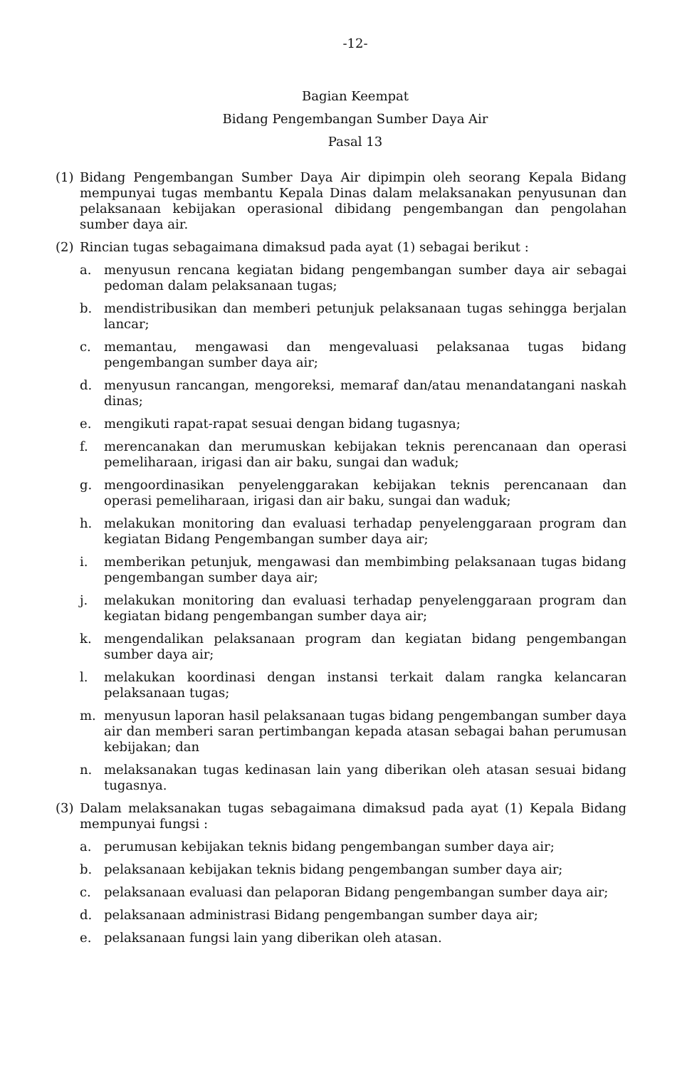-12-
Bagian Keempat
Bidang Pengembangan Sumber Daya Air
Pasal 13
(1) Bidang Pengembangan Sumber Daya Air dipimpin oleh seorang Kepala Bidang mempunyai tugas membantu Kepala Dinas dalam melaksanakan penyusunan dan pelaksanaan kebijakan operasional dibidang pengembangan dan pengolahan sumber daya air.
(2) Rincian tugas sebagaimana dimaksud pada ayat (1) sebagai berikut :
a. menyusun rencana kegiatan bidang pengembangan sumber daya air sebagai pedoman dalam pelaksanaan tugas;
b. mendistribusikan dan memberi petunjuk pelaksanaan tugas sehingga berjalan lancar;
c. memantau, mengawasi dan mengevaluasi pelaksanaa tugas bidang pengembangan sumber daya air;
d. menyusun rancangan, mengoreksi, memaraf dan/atau menandatangani naskah dinas;
e. mengikuti rapat-rapat sesuai dengan bidang tugasnya;
f. merencanakan dan merumuskan kebijakan teknis perencanaan dan operasi pemeliharaan, irigasi dan air baku, sungai dan waduk;
g. mengoordinasikan penyelenggarakan kebijakan teknis perencanaan dan operasi pemeliharaan, irigasi dan air baku, sungai dan waduk;
h. melakukan monitoring dan evaluasi terhadap penyelenggaraan program dan kegiatan Bidang Pengembangan sumber daya air;
i. memberikan petunjuk, mengawasi dan membimbing pelaksanaan tugas bidang pengembangan sumber daya air;
j. melakukan monitoring dan evaluasi terhadap penyelenggaraan program dan kegiatan bidang pengembangan sumber daya air;
k. mengendalikan pelaksanaan program dan kegiatan bidang pengembangan sumber daya air;
l. melakukan koordinasi dengan instansi terkait dalam rangka kelancaran pelaksanaan tugas;
m. menyusun laporan hasil pelaksanaan tugas bidang pengembangan sumber daya air dan memberi saran pertimbangan kepada atasan sebagai bahan perumusan kebijakan; dan
n. melaksanakan tugas kedinasan lain yang diberikan oleh atasan sesuai bidang tugasnya.
(3) Dalam melaksanakan tugas sebagaimana dimaksud pada ayat (1) Kepala Bidang mempunyai fungsi :
a. perumusan kebijakan teknis bidang pengembangan sumber daya air;
b. pelaksanaan kebijakan teknis bidang pengembangan sumber daya air;
c. pelaksanaan evaluasi dan pelaporan Bidang pengembangan sumber daya air;
d. pelaksanaan administrasi Bidang pengembangan sumber daya air;
e. pelaksanaan fungsi lain yang diberikan oleh atasan.